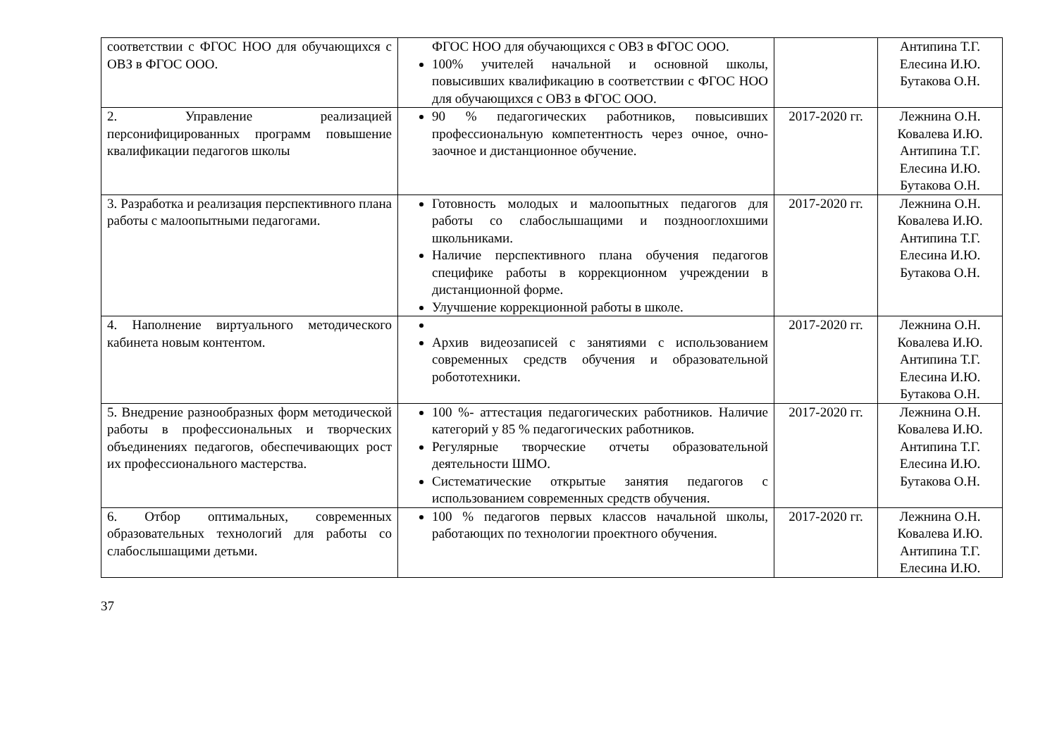| соответствии с ФГОС НОО для обучающихся с ОВЗ в ФГОС ООО. | ФГОС НОО для обучающихся с ОВЗ в ФГОС ООО. 100% учителей начальной и основной школы, повысивших квалификацию в соответствии с ФГОС НОО для обучающихся с ОВЗ в ФГОС ООО. | | Антипина Т.Г. Елесина И.Ю. Бутакова О.Н. |
| 2. Управление реализацией персонифицированных программ повышение квалификации педагогов школы | 90 % педагогических работников, повысивших профессиональную компетентность через очное, очно-заочное и дистанционное обучение. | 2017-2020 гг. | Лежнина О.Н. Ковалева И.Ю. Антипина Т.Г. Елесина И.Ю. Бутакова О.Н. |
| 3. Разработка и реализация перспективного плана работы с малоопытными педагогами. | Готовность молодых и малоопытных педагогов для работы со слабослышащими и позднооглохшими школьниками. Наличие перспективного плана обучения педагогов специфике работы в коррекционном учреждении в дистанционной форме. Улучшение коррекционной работы в школе. | 2017-2020 гг. | Лежнина О.Н. Ковалева И.Ю. Антипина Т.Г. Елесина И.Ю. Бутакова О.Н. |
| 4. Наполнение виртуального методического кабинета новым контентом. | Архив видеозаписей с занятиями с использованием современных средств обучения и образовательной робототехники. | 2017-2020 гг. | Лежнина О.Н. Ковалева И.Ю. Антипина Т.Г. Елесина И.Ю. Бутакова О.Н. |
| 5. Внедрение разнообразных форм методической работы в профессиональных и творческих объединениях педагогов, обеспечивающих рост их профессионального мастерства. | 100 %- аттестация педагогических работников. Наличие категорий у 85 % педагогических работников. Регулярные творческие отчеты образовательной деятельности ШМО. Систематические открытые занятия педагогов с использованием современных средств обучения. | 2017-2020 гг. | Лежнина О.Н. Ковалева И.Ю. Антипина Т.Г. Елесина И.Ю. Бутакова О.Н. |
| 6. Отбор оптимальных, современных образовательных технологий для работы со слабослышащими детьми. | 100 % педагогов первых классов начальной школы, работающих по технологии проектного обучения. | 2017-2020 гг. | Лежнина О.Н. Ковалева И.Ю. Антипина Т.Г. Елесина И.Ю. |
37